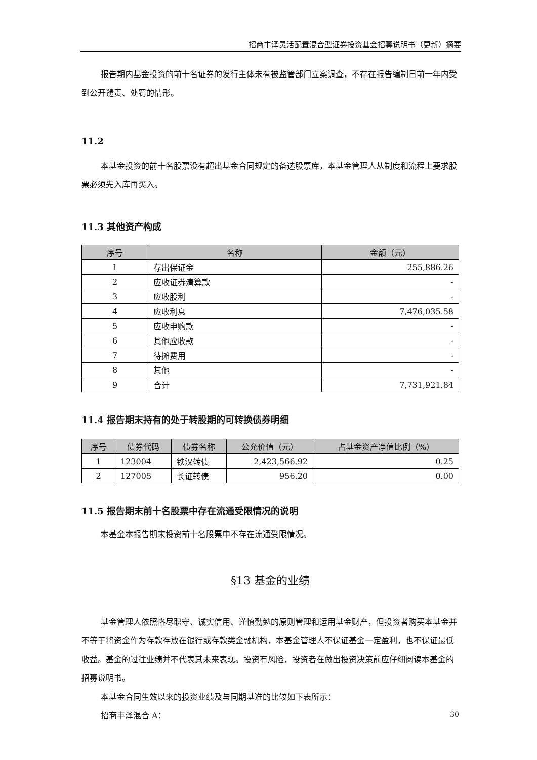招商丰泽灵活配置混合型证券投资基金招募说明书（更新）摘要
报告期内基金投资的前十名证券的发行主体未有被监管部门立案调查，不存在报告编制日前一年内受到公开谴责、处罚的情形。
11.2
本基金投资的前十名股票没有超出基金合同规定的备选股票库，本基金管理人从制度和流程上要求股票必须先入库再买入。
11.3 其他资产构成
| 序号 | 名称 | 金额（元） |
| --- | --- | --- |
| 1 | 存出保证金 | 255,886.26 |
| 2 | 应收证券清算款 | - |
| 3 | 应收股利 | - |
| 4 | 应收利息 | 7,476,035.58 |
| 5 | 应收申购款 | - |
| 6 | 其他应收款 | - |
| 7 | 待摊费用 | - |
| 8 | 其他 | - |
| 9 | 合计 | 7,731,921.84 |
11.4 报告期末持有的处于转股期的可转换债券明细
| 序号 | 债券代码 | 债券名称 | 公允价值（元） | 占基金资产净值比例（%） |
| --- | --- | --- | --- | --- |
| 1 | 123004 | 铁汉转债 | 2,423,566.92 | 0.25 |
| 2 | 127005 | 长证转债 | 956.20 | 0.00 |
11.5 报告期末前十名股票中存在流通受限情况的说明
本基金本报告期末投资前十名股票中不存在流通受限情况。
§13 基金的业绩
基金管理人依照恪尽职守、诚实信用、谨慎勤勉的原则管理和运用基金财产，但投资者购买本基金并不等于将资金作为存款存放在银行或存款类金融机构，本基金管理人不保证基金一定盈利，也不保证最低收益。基金的过往业绩并不代表其未来表现。投资有风险，投资者在做出投资决策前应仔细阅读本基金的招募说明书。
本基金合同生效以来的投资业绩及与同期基准的比较如下表所示：
招商丰泽混合 A：
30